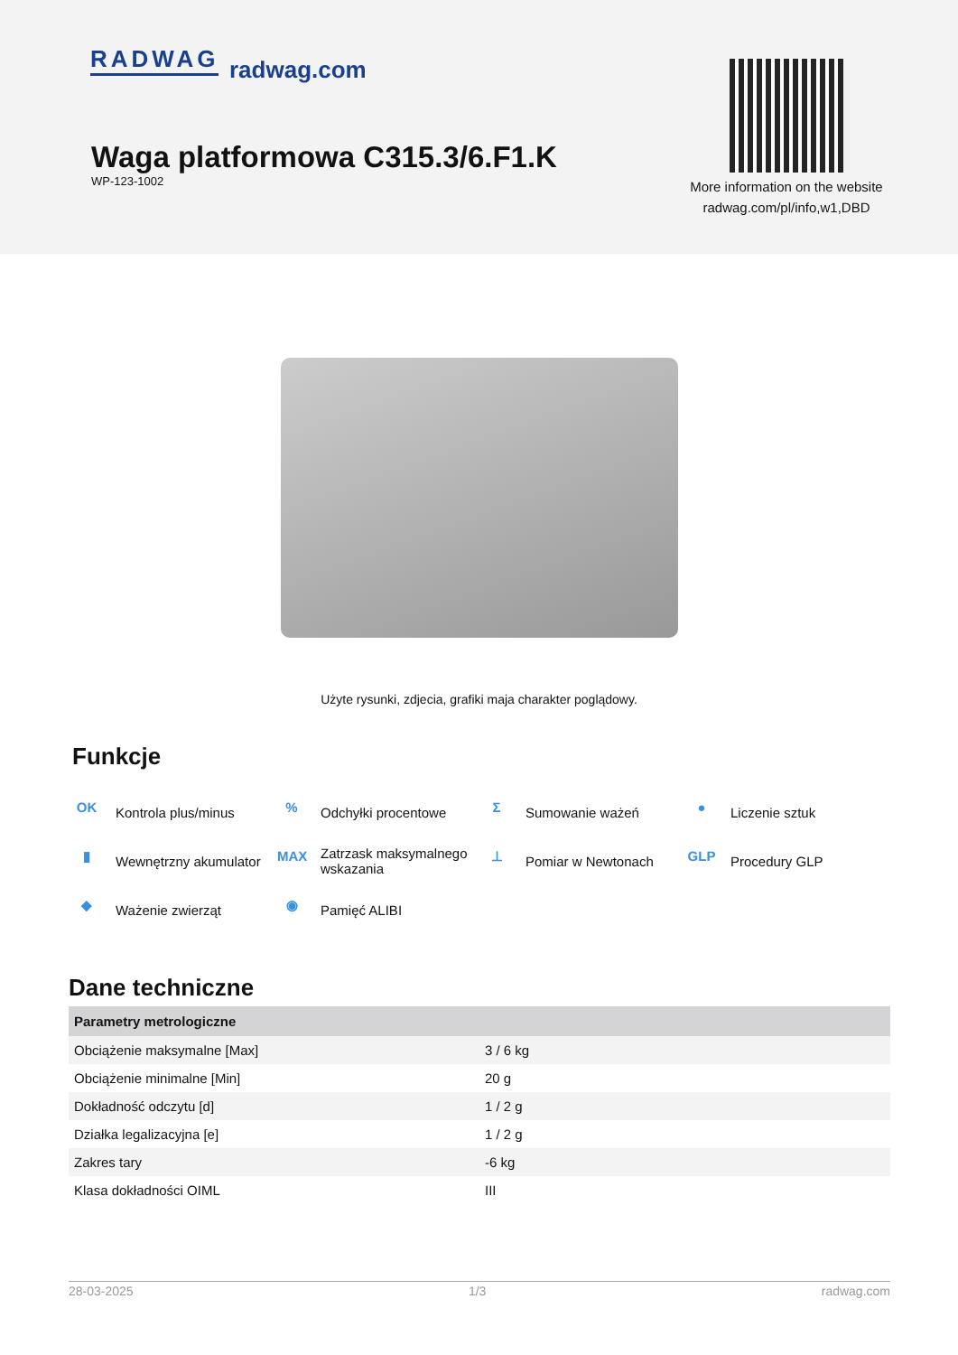RADWAG radwag.com
Waga platformowa C315.3/6.F1.K
WP-123-1002
More information on the website
radwag.com/pl/info,w1,DBD
Użyte rysunki, zdjecia, grafiki maja charakter poglądowy.
Funkcje
OK Kontrola plus/minus
% Odchyłki procentowe
Σ Sumowanie ważeń
● Liczenie sztuk
▮ Wewnętrzny akumulator
MAX Zatrzask maksymalnego wskazania
⊥ Pomiar w Newtonach
GLP Procedury GLP
◆ Ważenie zwierząt
◉ Pamięć ALIBI
Dane techniczne
| Parametry metrologiczne | |
| --- | --- |
| Obciążenie maksymalne [Max] | 3 / 6 kg |
| Obciążenie minimalne [Min] | 20 g |
| Dokładność odczytu [d] | 1 / 2 g |
| Działka legalizacyjna [e] | 1 / 2 g |
| Zakres tary | -6 kg |
| Klasa dokładności OIML | III |
28-03-2025 1/3 radwag.com